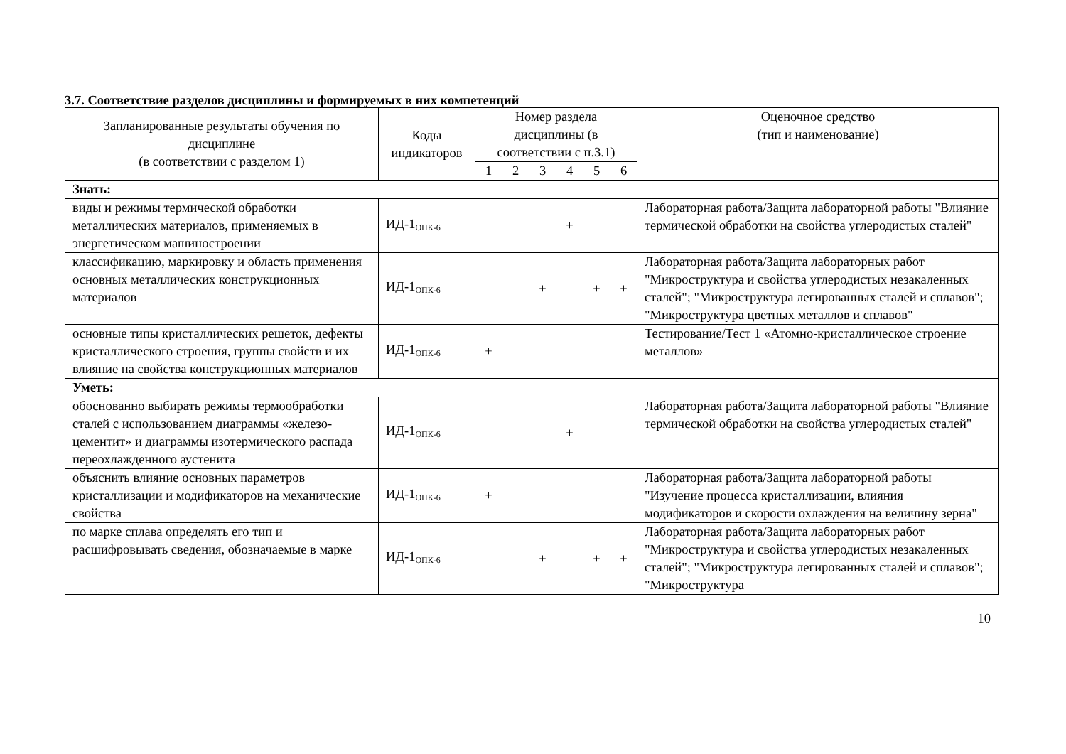3.7. Соответствие разделов дисциплины и формируемых в них компетенций
| Запланированные результаты обучения по дисциплине (в соответствии с разделом 1) | Коды индикаторов | Номер раздела дисциплины (в соответствии с п.3.1) | | | | | | Оценочное средство (тип и наименование) |
| --- | --- | --- | --- | --- | --- | --- | --- | --- |
| | | 1 | 2 | 3 | 4 | 5 | 6 | |
| Знать: | | | | | | | | |
| виды и режимы термической обработки металлических материалов, применяемых в энергетическом машиностроении | ИД-1<sub>ОПК-6</sub> | | | | + | | | Лабораторная работа/Защита лабораторной работы "Влияние термической обработки на свойства углеродистых сталей" |
| классификацию, маркировку и область применения основных металлических конструкционных материалов | ИД-1<sub>ОПК-6</sub> | | | + | | + | + | Лабораторная работа/Защита лабораторных работ "Микроструктура и свойства углеродистых незакаленных сталей"; "Микроструктура легированных сталей и сплавов"; "Микроструктура цветных металлов и сплавов" |
| основные типы кристаллических решеток, дефекты кристаллического строения, группы свойств и их влияние на свойства конструкционных материалов | ИД-1<sub>ОПК-6</sub> | + | | | | | | Тестирование/Тест 1 «Атомно-кристаллическое строение металлов» |
| Уметь: | | | | | | | | |
| обоснованно выбирать режимы термообработки сталей с использованием диаграммы «железо-цементит» и диаграммы изотермического распада переохлажденного аустенита | ИД-1<sub>ОПК-6</sub> | | | | + | | | Лабораторная работа/Защита лабораторной работы "Влияние термической обработки на свойства углеродистых сталей" |
| объяснить влияние основных параметров кристаллизации и модификаторов на механические свойства | ИД-1<sub>ОПК-6</sub> | + | | | | | | Лабораторная работа/Защита лабораторной работы "Изучение процесса кристаллизации, влияния модификаторов и скорости охлаждения на величину зерна" |
| по марке сплава определять его тип и расшифровывать сведения, обозначаемые в марке | ИД-1<sub>ОПК-6</sub> | | | + | | + | + | Лабораторная работа/Защита лабораторных работ "Микроструктура и свойства углеродистых незакаленных сталей"; "Микроструктура легированных сталей и сплавов"; "Микроструктура |
10